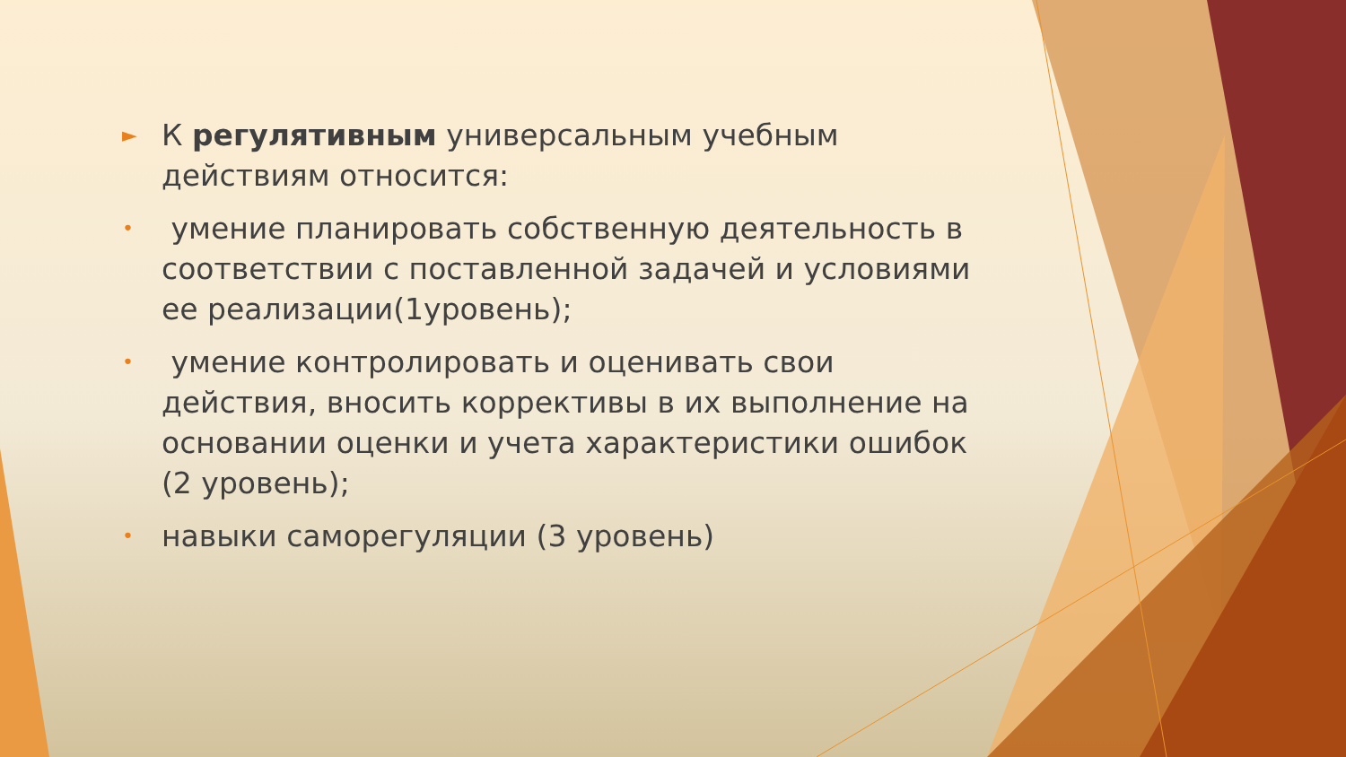► К регулятивным универсальным учебным действиям относится:
• умение планировать собственную деятельность в соответствии с поставленной задачей и условиями ее реализации(1уровень);
• умение контролировать и оценивать свои действия, вносить коррективы в их выполнение на основании оценки и учета характеристики ошибок (2 уровень);
• навыки саморегуляции (3 уровень)